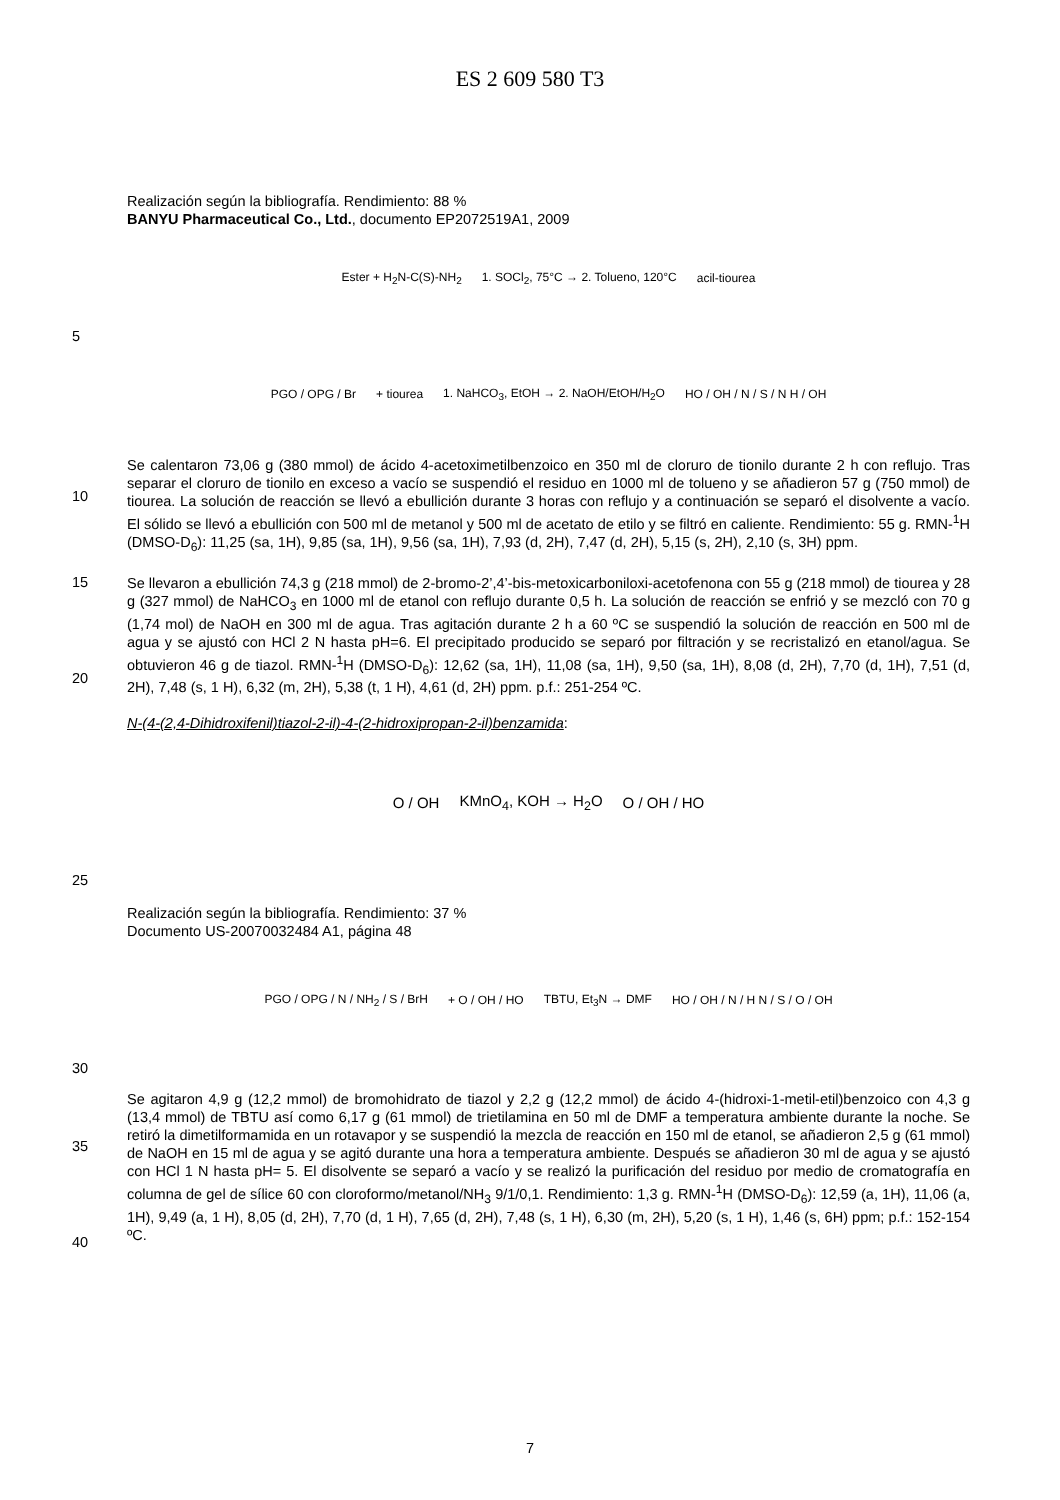ES 2 609 580 T3
Realización según la bibliografía. Rendimiento: 88 %
BANYU Pharmaceutical Co., Ltd., documento EP2072519A1, 2009
Ester + H<sub>2</sub>N-C(S)-NH<sub>2</sub> 1. SOCl<sub>2</sub>, 75°C → 2. Tolueno, 120°C acil-tiourea
5
PGO / OPG / Br + tiourea 1. NaHCO<sub>3</sub>, EtOH → 2. NaOH/EtOH/H<sub>2</sub>O HO / OH / N / S / N H / OH
10
Se calentaron 73,06 g (380 mmol) de ácido 4-acetoximetilbenzoico en 350 ml de cloruro de tionilo durante 2 h con reflujo. Tras separar el cloruro de tionilo en exceso a vacío se suspendió el residuo en 1000 ml de tolueno y se añadieron 57 g (750 mmol) de tiourea. La solución de reacción se llevó a ebullición durante 3 horas con reflujo y a continuación se separó el disolvente a vacío. El sólido se llevó a ebullición con 500 ml de metanol y 500 ml de acetato de etilo y se filtró en caliente. Rendimiento: 55 g. RMN-<sup>1</sup>H (DMSO-D<sub>6</sub>): 11,25 (sa, 1H), 9,85 (sa, 1H), 9,56 (sa, 1H), 7,93 (d, 2H), 7,47 (d, 2H), 5,15 (s, 2H), 2,10 (s, 3H) ppm.
15
20
Se llevaron a ebullición 74,3 g (218 mmol) de 2-bromo-2’,4’-bis-metoxicarboniloxi-acetofenona con 55 g (218 mmol) de tiourea y 28 g (327 mmol) de NaHCO<sub>3</sub> en 1000 ml de etanol con reflujo durante 0,5 h. La solución de reacción se enfrió y se mezcló con 70 g (1,74 mol) de NaOH en 300 ml de agua. Tras agitación durante 2 h a 60 ºC se suspendió la solución de reacción en 500 ml de agua y se ajustó con HCl 2 N hasta pH=6. El precipitado producido se separó por filtración y se recristalizó en etanol/agua. Se obtuvieron 46 g de tiazol. RMN-<sup>1</sup>H (DMSO-D<sub>6</sub>): 12,62 (sa, 1H), 11,08 (sa, 1H), 9,50 (sa, 1H), 8,08 (d, 2H), 7,70 (d, 1H), 7,51 (d, 2H), 7,48 (s, 1 H), 6,32 (m, 2H), 5,38 (t, 1 H), 4,61 (d, 2H) ppm. p.f.: 251-254 ºC.
N-(4-(2,4-Dihidroxifenil)tiazol-2-il)-4-(2-hidroxipropan-2-il)benzamida:
O / OH KMnO<sub>4</sub>, KOH → H<sub>2</sub>O O / OH / HO
25
Realización según la bibliografía. Rendimiento: 37 %
Documento US-20070032484 A1, página 48
PGO / OPG / N / NH<sub>2</sub> / S / BrH + O / OH / HO TBTU, Et<sub>3</sub>N → DMF HO / OH / N / H N / S / O / OH
30
35
40
Se agitaron 4,9 g (12,2 mmol) de bromohidrato de tiazol y 2,2 g (12,2 mmol) de ácido 4-(hidroxi-1-metil-etil)benzoico con 4,3 g (13,4 mmol) de TBTU así como 6,17 g (61 mmol) de trietilamina en 50 ml de DMF a temperatura ambiente durante la noche. Se retiró la dimetilformamida en un rotavapor y se suspendió la mezcla de reacción en 150 ml de etanol, se añadieron 2,5 g (61 mmol) de NaOH en 15 ml de agua y se agitó durante una hora a temperatura ambiente. Después se añadieron 30 ml de agua y se ajustó con HCl 1 N hasta pH= 5. El disolvente se separó a vacío y se realizó la purificación del residuo por medio de cromatografía en columna de gel de sílice 60 con cloroformo/metanol/NH<sub>3</sub> 9/1/0,1. Rendimiento: 1,3 g. RMN-<sup>1</sup>H (DMSO-D<sub>6</sub>): 12,59 (a, 1H), 11,06 (a, 1H), 9,49 (a, 1 H), 8,05 (d, 2H), 7,70 (d, 1 H), 7,65 (d, 2H), 7,48 (s, 1 H), 6,30 (m, 2H), 5,20 (s, 1 H), 1,46 (s, 6H) ppm; p.f.: 152-154 ºC.
7